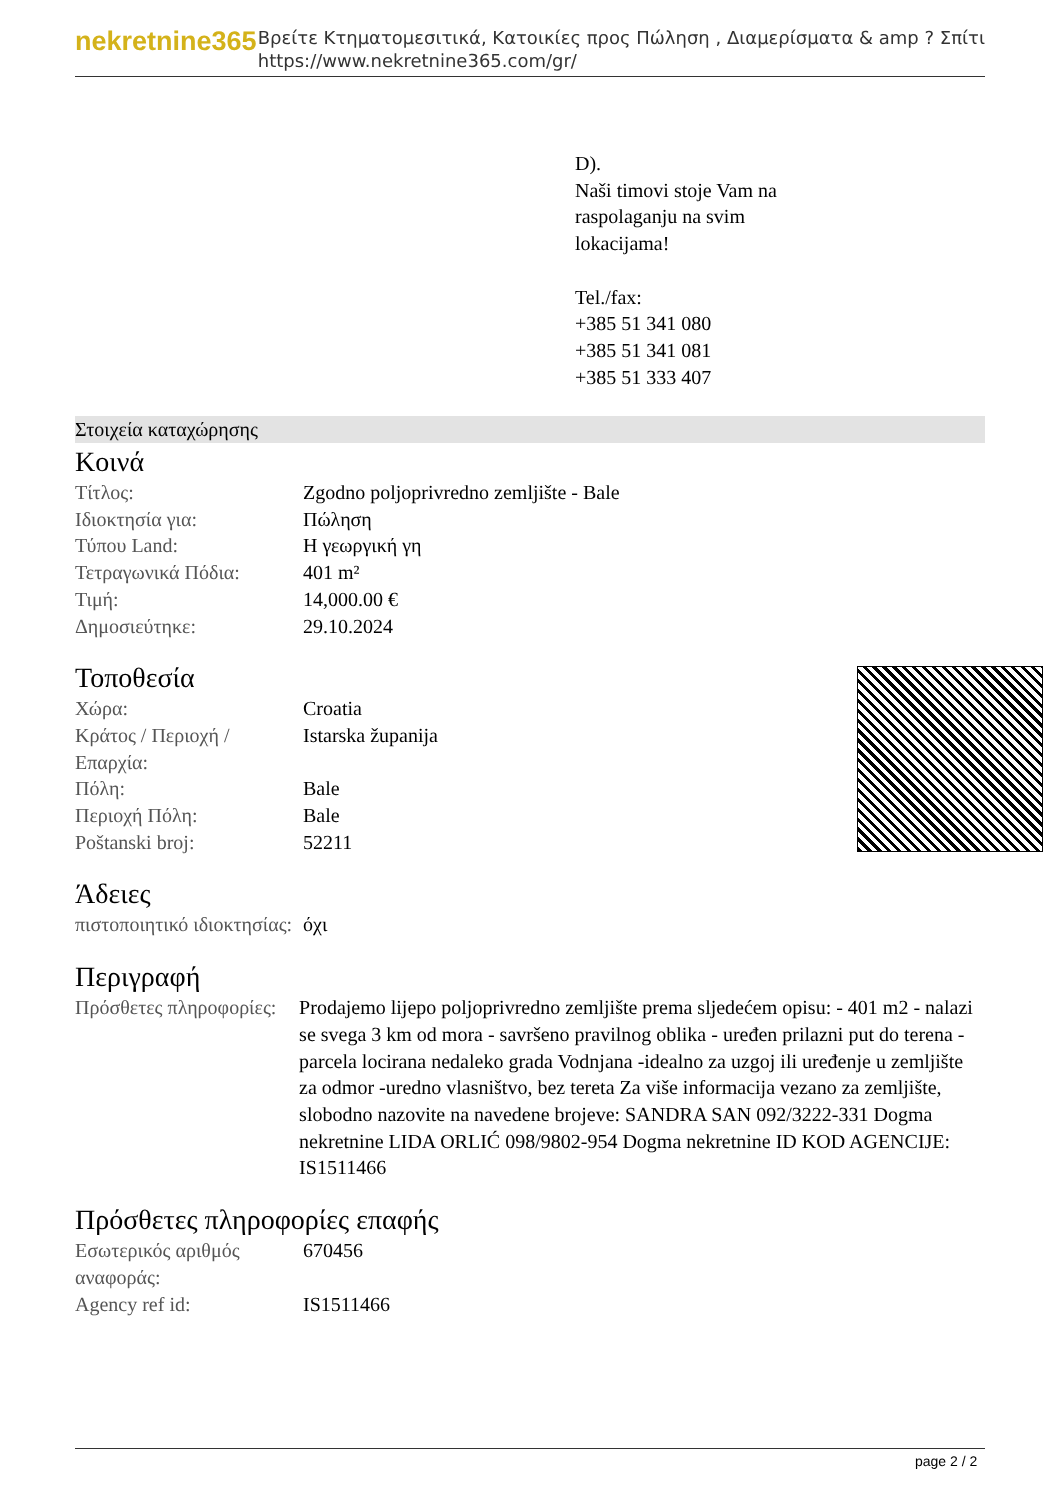nekretnine365
Βρείτε Κτηματομεσιτικά, Κατοικίες προς Πώληση , Διαμερίσματα & amp ? Σπίτι
https://www.nekretnine365.com/gr/
D).
Naši timovi stoje Vam na
raspolaganju na svim
lokacijama!
Tel./fax:
+385 51 341 080
+385 51 341 081
+385 51 333 407
Στοιχεία καταχώρησης
Κοινά
| Τίτλος: | Zgodno poljoprivredno zemljište - Bale |
| Ιδιοκτησία για: | Πώληση |
| Τύπου Land: | Η γεωργική γη |
| Τετραγωνικά Πόδια: | 401 m² |
| Τιμή: | 14,000.00 € |
| Δημοσιεύτηκε: | 29.10.2024 |
Τοποθεσία
| Χώρα: | Croatia |
| Κράτος / Περιοχή / Επαρχία: | Istarska županija |
| Πόλη: | Bale |
| Περιοχή Πόλη: | Bale |
| Poštanski broj: | 52211 |
Άδειες
| πιστοποιητικό ιδιοκτησίας: | όχι |
Περιγραφή
| Πρόσθετες πληροφορίες: | Prodajemo lijepo poljoprivredno zemljište prema sljedećem opisu: - 401 m2 - nalazi se svega 3 km od mora - savršeno pravilnog oblika - uređen prilazni put do terena - parcela locirana nedaleko grada Vodnjana -idealno za uzgoj ili uređenje u zemljište za odmor -uredno vlasništvo, bez tereta Za više informacija vezano za zemljište, slobodno nazovite na navedene brojeve: SANDRA SAN 092/3222-331 Dogma nekretnine LIDA ORLIĆ 098/9802-954 Dogma nekretnine ID KOD AGENCIJE: IS1511466 |
Πρόσθετες πληροφορίες επαφής
| Εσωτερικός αριθμός αναφοράς: | 670456 |
| Agency ref id: | IS1511466 |
page 2 / 2